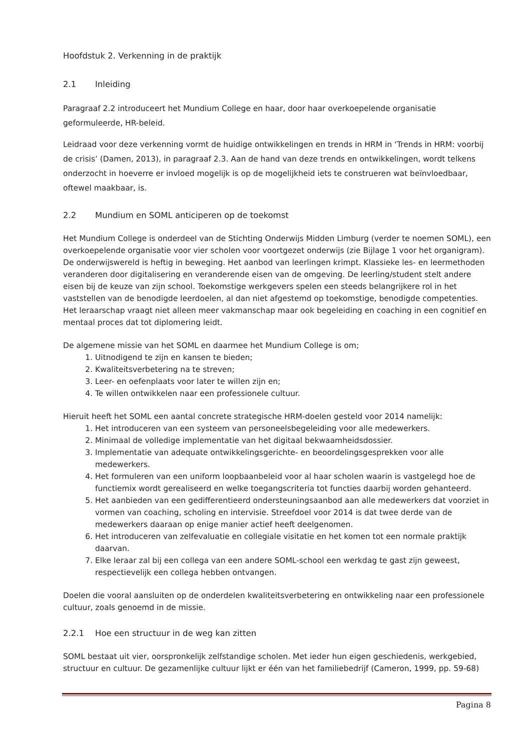Hoofdstuk 2. Verkenning in de praktijk
2.1 Inleiding
Paragraaf 2.2 introduceert het Mundium College en haar, door haar overkoepelende organisatie geformuleerde, HR-beleid.
Leidraad voor deze verkenning vormt de huidige ontwikkelingen en trends in HRM in ‘Trends in HRM: voorbij de crisis’ (Damen, 2013), in paragraaf 2.3. Aan de hand van deze trends en ontwikkelingen, wordt telkens onderzocht in hoeverre er invloed mogelijk is op de mogelijkheid iets te construeren wat beïnvloedbaar, oftewel maakbaar, is.
2.2 Mundium en SOML anticiperen op de toekomst
Het Mundium College is onderdeel van de Stichting Onderwijs Midden Limburg (verder te noemen SOML), een overkoepelende organisatie voor vier scholen voor voortgezet onderwijs (zie Bijlage 1 voor het organigram).
De onderwijswereld is heftig in beweging. Het aanbod van leerlingen krimpt. Klassieke les- en leermethoden veranderen door digitalisering en veranderende eisen van de omgeving. De leerling/student stelt andere eisen bij de keuze van zijn school. Toekomstige werkgevers spelen een steeds belangrijkere rol in het vaststellen van de benodigde leerdoelen, al dan niet afgestemd op toekomstige, benodigde competenties. Het leraarschap vraagt niet alleen meer vakmanschap maar ook begeleiding en coaching in een cognitief en mentaal proces dat tot diplomering leidt.
De algemene missie van het SOML en daarmee het Mundium College is om;
1. Uitnodigend te zijn en kansen te bieden;
2. Kwaliteitsverbetering na te streven;
3. Leer- en oefenplaats voor later te willen zijn en;
4. Te willen ontwikkelen naar een professionele cultuur.
Hieruit heeft het SOML een aantal concrete strategische HRM-doelen gesteld voor 2014 namelijk:
1. Het introduceren van een systeem van personeelsbegeleiding voor alle medewerkers.
2. Minimaal de volledige implementatie van het digitaal bekwaamheidsdossier.
3. Implementatie van adequate ontwikkelingsgerichte- en beoordelingsgesprekken voor alle medewerkers.
4. Het formuleren van een uniform loopbaanbeleid voor al haar scholen waarin is vastgelegd hoe de functiemix wordt gerealiseerd en welke toegangscriteria tot functies daarbij worden gehanteerd.
5. Het aanbieden van een gedifferentieerd ondersteuningsaanbod aan alle medewerkers dat voorziet in vormen van coaching, scholing en intervisie. Streefdoel voor 2014 is dat twee derde van de medewerkers daaraan op enige manier actief heeft deelgenomen.
6. Het introduceren van zelfevaluatie en collegiale visitatie en het komen tot een normale praktijk daarvan.
7. Elke leraar zal bij een collega van een andere SOML-school een werkdag te gast zijn geweest, respectievelijk een collega hebben ontvangen.
Doelen die vooral aansluiten op de onderdelen kwaliteitsverbetering en ontwikkeling naar een professionele cultuur, zoals genoemd in de missie.
2.2.1 Hoe een structuur in de weg kan zitten
SOML bestaat uit vier, oorspronkelijk zelfstandige scholen. Met ieder hun eigen geschiedenis, werkgebied, structuur en cultuur. De gezamenlijke cultuur lijkt er één van het familiebedrijf (Cameron, 1999, pp. 59-68)
Pagina 8